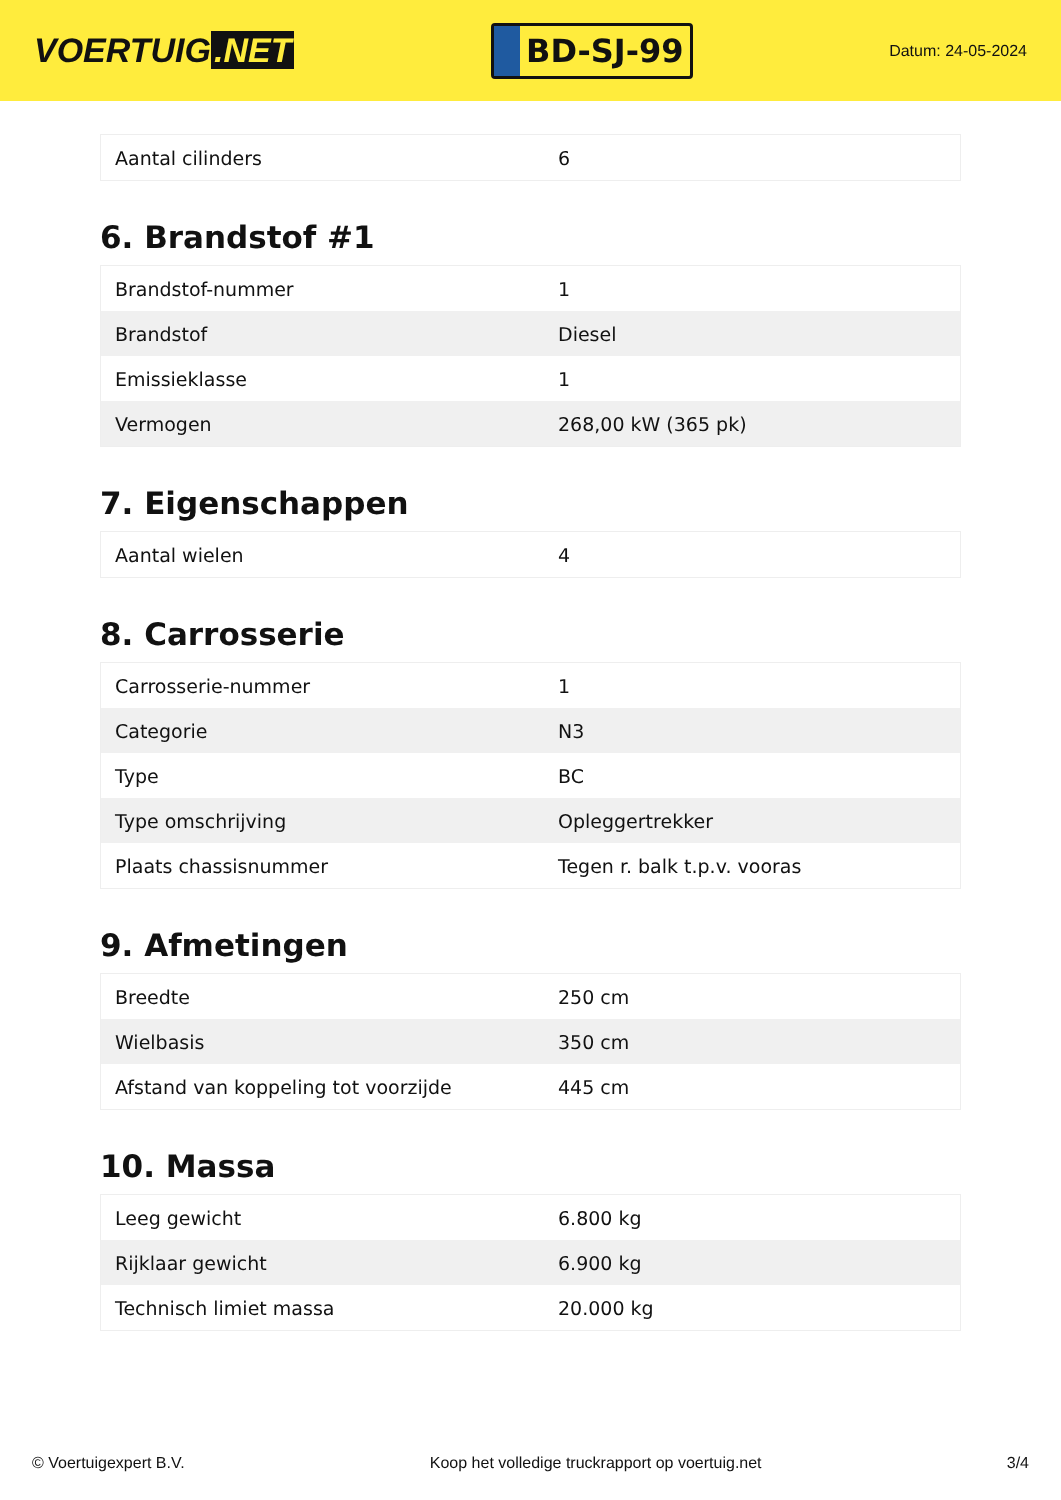VOERTUIG.NET
BD-SJ-99
Datum: 24-05-2024
| Aantal cilinders | 6 |
6. Brandstof #1
| Brandstof-nummer | 1 |
| Brandstof | Diesel |
| Emissieklasse | 1 |
| Vermogen | 268,00 kW (365 pk) |
7. Eigenschappen
| Aantal wielen | 4 |
8. Carrosserie
| Carrosserie-nummer | 1 |
| Categorie | N3 |
| Type | BC |
| Type omschrijving | Opleggertrekker |
| Plaats chassisnummer | Tegen r. balk t.p.v. vooras |
9. Afmetingen
| Breedte | 250 cm |
| Wielbasis | 350 cm |
| Afstand van koppeling tot voorzijde | 445 cm |
10. Massa
| Leeg gewicht | 6.800 kg |
| Rijklaar gewicht | 6.900 kg |
| Technisch limiet massa | 20.000 kg |
© Voertuigexpert B.V. Koop het volledige truckrapport op voertuig.net 3/4